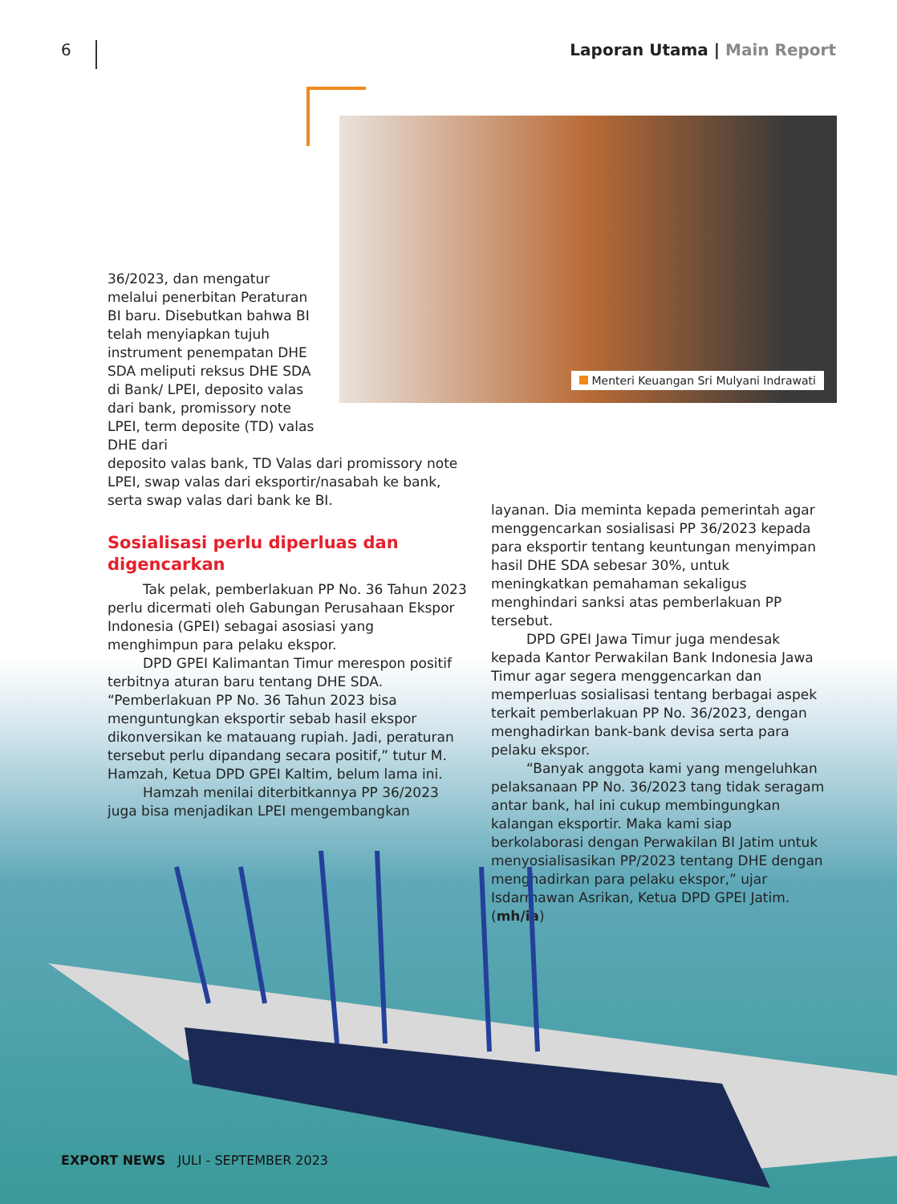6
Laporan Utama | Main Report
Menteri Keuangan Sri Mulyani Indrawati
36/2023, dan mengatur melalui penerbitan Peraturan BI baru. Disebutkan bahwa BI telah menyiapkan tujuh instrument penempatan DHE SDA meliputi reksus DHE SDA di Bank/ LPEI, deposito valas dari bank, promissory note LPEI, term deposite (TD) valas DHE dari
deposito valas bank, TD Valas dari promissory note LPEI, swap valas dari eksportir/nasabah ke bank, serta swap valas dari bank ke BI.
Sosialisasi perlu diperluas dan digencarkan
Tak pelak, pemberlakuan PP No. 36 Tahun 2023 perlu dicermati oleh Gabungan Perusahaan Ekspor Indonesia (GPEI) sebagai asosiasi yang menghimpun para pelaku ekspor.
DPD GPEI Kalimantan Timur merespon positif terbitnya aturan baru tentang DHE SDA. “Pemberlakuan PP No. 36 Tahun 2023 bisa menguntungkan eksportir sebab hasil ekspor dikonversikan ke matauang rupiah. Jadi, peraturan tersebut perlu dipandang secara positif,” tutur M. Hamzah, Ketua DPD GPEI Kaltim, belum lama ini.
Hamzah menilai diterbitkannya PP 36/2023 juga bisa menjadikan LPEI mengembangkan
layanan. Dia meminta kepada pemerintah agar menggencarkan sosialisasi PP 36/2023 kepada para eksportir tentang keuntungan menyimpan hasil DHE SDA sebesar 30%, untuk meningkatkan pemahaman sekaligus menghindari sanksi atas pemberlakuan PP tersebut.
DPD GPEI Jawa Timur juga mendesak kepada Kantor Perwakilan Bank Indonesia Jawa Timur agar segera menggencarkan dan memperluas sosialisasi tentang berbagai aspek terkait pemberlakuan PP No. 36/2023, dengan menghadirkan bank-bank devisa serta para pelaku ekspor.
“Banyak anggota kami yang mengeluhkan pelaksanaan PP No. 36/2023 tang tidak seragam antar bank, hal ini cukup membingungkan kalangan eksportir. Maka kami siap berkolaborasi dengan Perwakilan BI Jatim untuk menyosialisasikan PP/2023 tentang DHE dengan menghadirkan para pelaku ekspor,” ujar Isdarmawan Asrikan, Ketua DPD GPEI Jatim. (mh/ia)
EXPORT NEWS JULI - SEPTEMBER 2023